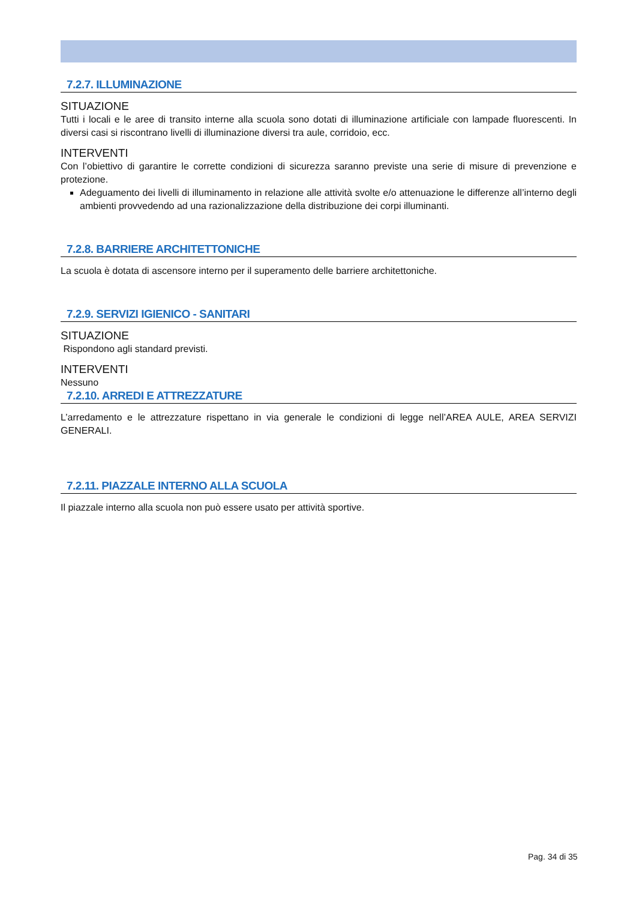7.2.7. ILLUMINAZIONE
SITUAZIONE
Tutti i locali e le aree di transito interne alla scuola sono dotati di illuminazione artificiale con lampade fluorescenti. In diversi casi si riscontrano livelli di illuminazione diversi tra aule, corridoio, ecc.
INTERVENTI
Con l’obiettivo di garantire le corrette condizioni di sicurezza saranno previste una serie di misure di prevenzione e protezione.
Adeguamento dei livelli di illuminamento in relazione alle attività svolte e/o attenuazione le differenze all’interno degli ambienti provvedendo ad una razionalizzazione della distribuzione dei corpi illuminanti.
7.2.8. BARRIERE ARCHITETTONICHE
La scuola è dotata di ascensore interno per il superamento delle barriere architettoniche.
7.2.9. SERVIZI IGIENICO - SANITARI
SITUAZIONE
Rispondono agli standard previsti.
INTERVENTI
Nessuno
7.2.10. ARREDI E ATTREZZATURE
L’arredamento e le attrezzature rispettano in via generale le condizioni di legge nell’AREA AULE, AREA SERVIZI GENERALI.
7.2.11. PIAZZALE INTERNO ALLA SCUOLA
Il piazzale interno alla scuola non può essere usato per attività sportive.
Pag. 34 di 35